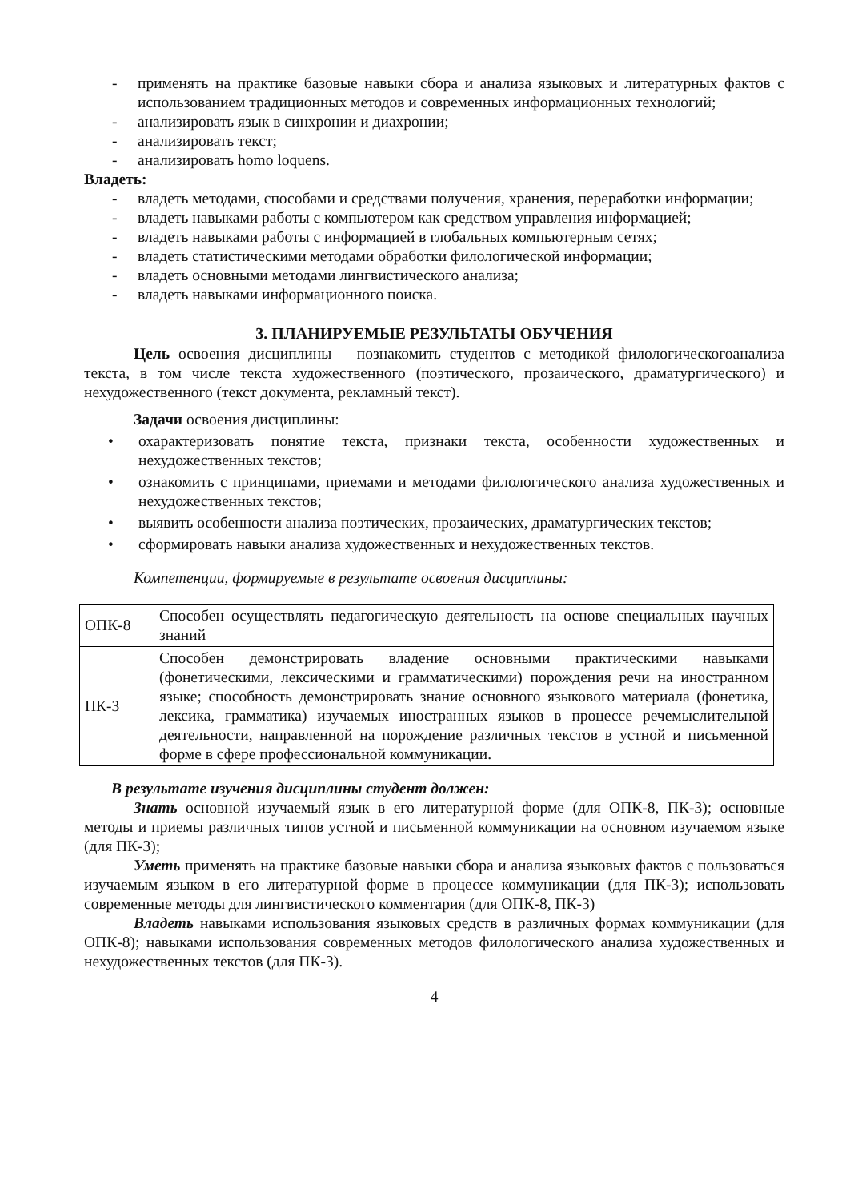- применять на практике базовые навыки сбора и анализа языковых и литературных фактов с использованием традиционных методов и современных информационных технологий;
- анализировать язык в синхронии и диахронии;
- анализировать текст;
- анализировать homo loquens.
Владеть:
- владеть методами, способами и средствами получения, хранения, переработки информации;
- владеть навыками работы с компьютером как средством управления информацией;
- владеть навыками работы с информацией в глобальных компьютерным сетях;
- владеть статистическими методами обработки филологической информации;
- владеть основными методами лингвистического анализа;
- владеть навыками информационного поиска.
3. ПЛАНИРУЕМЫЕ РЕЗУЛЬТАТЫ ОБУЧЕНИЯ
Цель освоения дисциплины – познакомить студентов с методикой филологическогоанализа текста, в том числе текста художественного (поэтического, прозаического, драматургического) и нехудожественного (текст документа, рекламный текст).
Задачи освоения дисциплины:
• охарактеризовать понятие текста, признаки текста, особенности художественных и нехудожественных текстов;
• ознакомить с принципами, приемами и методами филологического анализа художественных и нехудожественных текстов;
• выявить особенности анализа поэтических, прозаических, драматургических текстов;
• сформировать навыки анализа художественных и нехудожественных текстов.
Компетенции, формируемые в результате освоения дисциплины:
| ОПК-8 | Способен осуществлять педагогическую деятельность на основе специальных научных знаний |
| ПК-3 | Способен демонстрировать владение основными практическими навыками (фонетическими, лексическими и грамматическими) порождения речи на иностранном языке; способность демонстрировать знание основного языкового материала (фонетика, лексика, грамматика) изучаемых иностранных языков в процессе речемыслительной деятельности, направленной на порождение различных текстов в устной и письменной форме в сфере профессиональной коммуникации. |
В результате изучения дисциплины студент должен:
Знать основной изучаемый язык в его литературной форме (для ОПК-8, ПК-3); основные методы и приемы различных типов устной и письменной коммуникации на основном изучаемом языке (для ПК-3);
Уметь применять на практике базовые навыки сбора и анализа языковых фактов с пользоваться изучаемым языком в его литературной форме в процессе коммуникации (для ПК-3); использовать современные методы для лингвистического комментария (для ОПК-8, ПК-3)
Владеть навыками использования языковых средств в различных формах коммуникации (для ОПК-8); навыками использования современных методов филологического анализа художественных и нехудожественных текстов (для ПК-3).
4